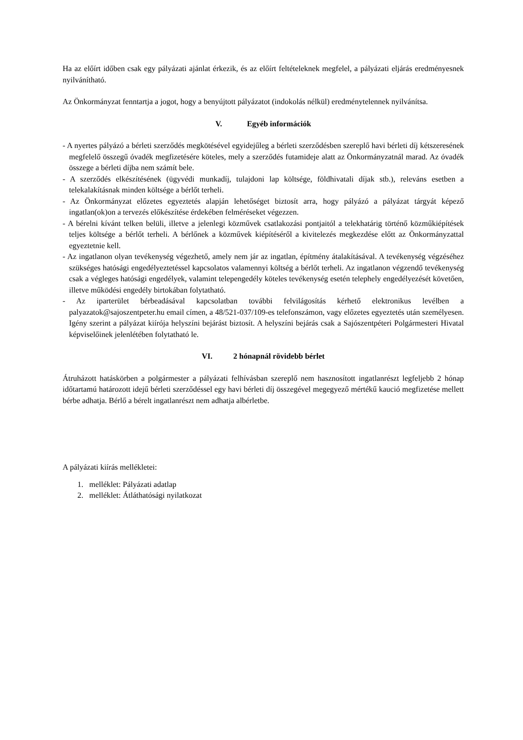Ha az előírt időben csak egy pályázati ajánlat érkezik, és az előírt feltételeknek megfelel, a pályázati eljárás eredményesnek nyilvánítható.
Az Önkormányzat fenntartja a jogot, hogy a benyújtott pályázatot (indokolás nélkül) eredménytelennek nyilvánítsa.
V. Egyéb információk
- A nyertes pályázó a bérleti szerződés megkötésével egyidejűleg a bérleti szerződésben szereplő havi bérleti díj kétszeresének megfelelő összegű óvadék megfizetésére köteles, mely a szerződés futamideje alatt az Önkormányzatnál marad. Az óvadék összege a bérleti díjba nem számít bele.
- A szerződés elkészítésének (ügyvédi munkadíj, tulajdoni lap költsége, földhivatali díjak stb.), releváns esetben a telekalakításnak minden költsége a bérlőt terheli.
- Az Önkormányzat előzetes egyeztetés alapján lehetőséget biztosít arra, hogy pályázó a pályázat tárgyát képező ingatlan(ok)on a tervezés előkészítése érdekében felméréseket végezzen.
- A bérelni kívánt telken belüli, illetve a jelenlegi közművek csatlakozási pontjaitól a telekhatárig történő közműkiépítések teljes költsége a bérlőt terheli. A bérlőnek a közművek kiépítéséről a kivitelezés megkezdése előtt az Önkormányzattal egyeztetnie kell.
- Az ingatlanon olyan tevékenység végezhető, amely nem jár az ingatlan, építmény átalakításával. A tevékenység végzéséhez szükséges hatósági engedélyeztetéssel kapcsolatos valamennyi költség a bérlőt terheli. Az ingatlanon végzendő tevékenység csak a végleges hatósági engedélyek, valamint telepengedély köteles tevékenység esetén telephely engedélyezését követően, illetve működési engedély birtokában folytatható.
- Az iparterület bérbeadásával kapcsolatban további felvilágosítás kérhető elektronikus levélben a palyazatok@sajoszentpeter.hu email címen, a 48/521-037/109-es telefonszámon, vagy előzetes egyeztetés után személyesen. Igény szerint a pályázat kiírója helyszíni bejárást biztosít. A helyszíni bejárás csak a Sajószentpéteri Polgármesteri Hivatal képviselőinek jelenlétében folytatható le.
VI. 2 hónapnál rövidebb bérlet
Átruházott hatáskörben a polgármester a pályázati felhívásban szereplő nem hasznosított ingatlanrészt legfeljebb 2 hónap időtartamú határozott idejű bérleti szerződéssel egy havi bérleti díj összegével megegyező mértékű kaució megfizetése mellett bérbe adhatja. Bérlő a bérelt ingatlanrészt nem adhatja albérletbe.
A pályázati kiírás mellékletei:
1. melléklet: Pályázati adatlap
2. melléklet: Átláthatósági nyilatkozat